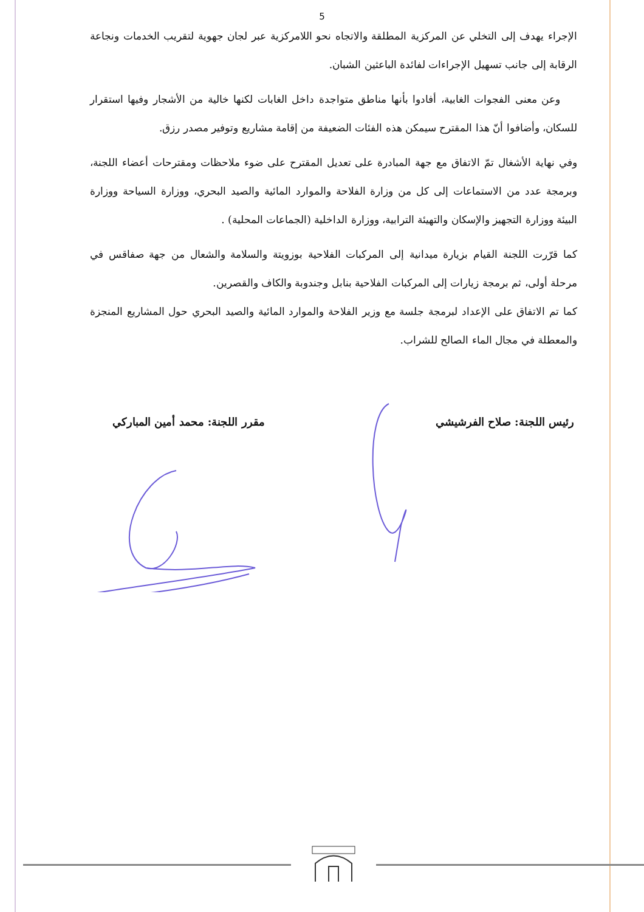5
الإجراء يهدف إلى التخلي عن المركزية المطلقة والاتجاه نحو اللامركزية عبر لجان جهوية لتقريب الخدمات ونجاعة الرقابة إلى جانب تسهيل الإجراءات لفائدة الباعثين الشبان.
وعن معنى الفجوات الغابية، أفادوا بأنها مناطق متواجدة داخل الغابات لكنها خالية من الأشجار وفيها استقرار للسكان، وأضافوا أنّ هذا المقترح سيمكن هذه الفئات الضعيفة من إقامة مشاريع وتوفير مصدر رزق.
وفي نهاية الأشغال تمّ الاتفاق مع جهة المبادرة على تعديل المقترح على ضوء ملاحظات ومقترحات أعضاء اللجنة، وبرمجة عدد من الاستماعات إلى كل من وزارة الفلاحة والموارد المائية والصيد البحري، ووزارة السياحة ووزارة البيئة ووزارة التجهيز والإسكان والتهيئة الترابية، ووزارة الداخلية (الجماعات المحلية) .
كما قرّرت اللجنة القيام بزيارة ميدانية إلى المركبات الفلاحية بوزويتة والسلامة والشعال من جهة صفاقس في مرحلة أولى، ثم برمجة زيارات إلى المركبات الفلاحية بنابل وجندوبة والكاف والقصرين.
كما تم الاتفاق على الإعداد لبرمجة جلسة مع وزير الفلاحة والموارد المائية والصيد البحري حول المشاريع المنجزة والمعطلة في مجال الماء الصالح للشراب.
رئيس اللجنة: صلاح الفرشيشي مقرر اللجنة: محمد أمين المباركي